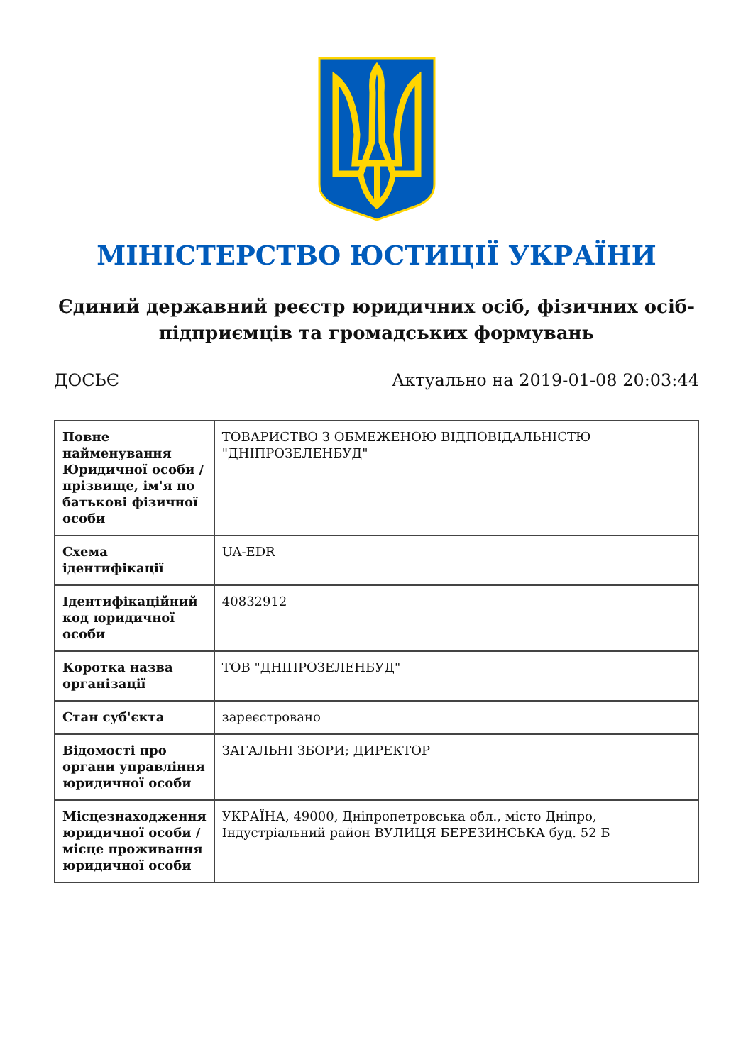МІНІСТЕРСТВО ЮСТИЦІЇ УКРАЇНИ
Єдиний державний реєстр юридичних осіб, фізичних осіб-підприємців та громадських формувань
ДОСЬЄ Актуально на 2019-01-08 20:03:44
| Повне найменування Юридичної особи / прізвище, ім'я по батькові фізичної особи | ТОВАРИСТВО З ОБМЕЖЕНОЮ ВІДПОВІДАЛЬНІСТЮ "ДНІПРОЗЕЛЕНБУД" |
| Схема ідентифікації | UA-EDR |
| Ідентифікаційний код юридичної особи | 40832912 |
| Коротка назва організації | ТОВ "ДНІПРОЗЕЛЕНБУД" |
| Стан суб'єкта | зареєстровано |
| Відомості про органи управління юридичної особи | ЗАГАЛЬНІ ЗБОРИ; ДИРЕКТОР |
| Місцезнаходження юридичної особи / місце проживання юридичної особи | УКРАЇНА, 49000, Дніпропетровська обл., місто Дніпро, Індустріальний район ВУЛИЦЯ БЕРЕЗИНСЬКА буд. 52 Б |